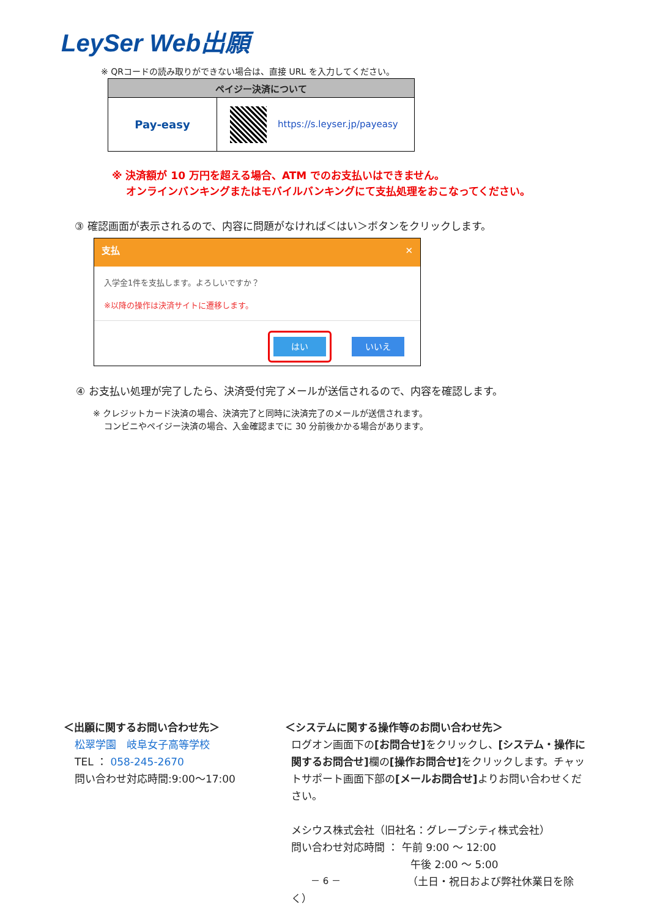LeySer Web出願
※ QRコードの読み取りができない場合は、直接 URL を入力してください。
| ペイジー決済について | |
| --- | --- |
| Pay-easy | https://s.leyser.jp/payeasy |
※ 決済額が 10 万円を超える場合、ATM でのお支払いはできません。
　 オンラインバンキングまたはモバイルバンキングにて支払処理をおこなってください。
③ 確認画面が表示されるので、内容に問題がなければ＜はい＞ボタンをクリックします。
支払 ✕
入学金1件を支払します。よろしいですか？
※以降の操作は決済サイトに遷移します。
はい いいえ
④ お支払い処理が完了したら、決済受付完了メールが送信されるので、内容を確認します。
※ クレジットカード決済の場合、決済完了と同時に決済完了のメールが送信されます。
　 コンビニやペイジー決済の場合、入金確認までに 30 分前後かかる場合があります。
＜出願に関するお問い合わせ先＞
松翠学園　岐阜女子高等学校
TEL ： 058-245-2670
問い合わせ対応時間:9:00～17:00
＜システムに関する操作等のお問い合わせ先＞
ログオン画面下の[お問合せ] をクリックし、[システム・操作に関するお問合せ] 欄の[操作お問合せ] をクリックします。チャットサポート画面下部の[メールお問合せ] よりお問い合わせください。
メシウス株式会社（旧社名：グレープシティ株式会社）
問い合わせ対応時間 ： 午前 9:00 ～ 12:00
午後 2:00 ～ 5:00
（土日・祝日および弊社休業日を除く）
－ 6 －